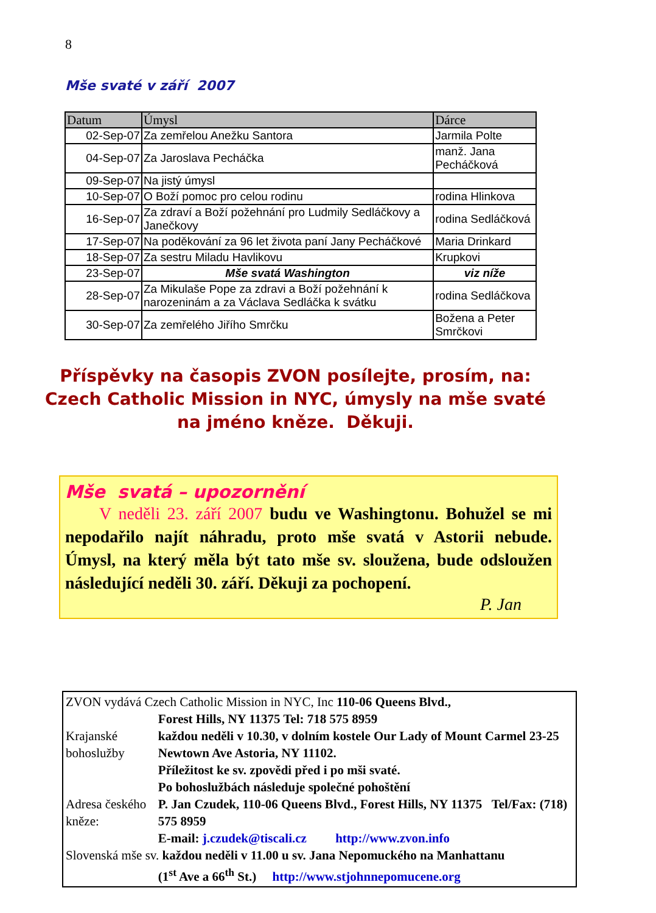8
Mše svaté v září 2007
| Datum | Úmysl | Dárce |
| --- | --- | --- |
| 02-Sep-07 | Za zemřelou Anežku Santora | Jarmila Polte |
| 04-Sep-07 | Za Jaroslava Pecháčka | manž. Jana Pecháčková |
| 09-Sep-07 | Na jistý úmysl | |
| 10-Sep-07 | O Boží pomoc pro celou rodinu | rodina Hlinkova |
| 16-Sep-07 | Za zdraví a Boží požehnání pro Ludmily Sedláčkovy a Janečkovy | rodina Sedláčková |
| 17-Sep-07 | Na poděkování za 96 let života paní Jany Pecháčkové | Maria Drinkard |
| 18-Sep-07 | Za sestru Miladu Havlikovu | Krupkovi |
| 23-Sep-07 | Mše svatá Washington | viz níže |
| 28-Sep-07 | Za Mikulaše Pope za zdravi a Boží požehnání k narozeninám a za Václava Sedláčka k svátku | rodina Sedláčkova |
| 30-Sep-07 | Za zemřelého Jiřího Smrčku | Božena a Peter Smrčkovi |
Příspěvky na časopis ZVON posílejte, prosím, na:
Czech Catholic Mission in NYC, úmysly na mše svaté
na jméno kněze. Děkuji.
Mše svatá – upozornění
V neděli 23. září 2007 budu ve Washingtonu. Bohužel se mi nepodařilo najít náhradu, proto mše svatá v Astorii nebude. Úmysl, na který měla být tato mše sv. sloužena, bude odsloužen následující neděli 30. září. Děkuji za pochopení.
P. Jan
| ZVON vydává Czech Catholic Mission in NYC, Inc 110-06 Queens Blvd., | |
| | Forest Hills, NY 11375 Tel: 718 575 8959 |
| Krajanské bohoslužby | každou neděli v 10.30, v dolním kostele Our Lady of Mount Carmel 23-25 Newtown Ave Astoria, NY 11102. Příležitost ke sv. zpovědi před i po mši svaté. Po bohoslužbách následuje společné pohoštění |
| Adresa českého kněze: | P. Jan Czudek, 110-06 Queens Blvd., Forest Hills, NY 11375 Tel/Fax: (718) 575 8959 E-mail: j.czudek@tiscali.cz http://www.zvon.info |
| Slovenská mše sv. každou neděli v 11.00 u sv. Jana Nepomuckého na Manhattanu | |
| | (1<sup>st</sup> Ave a 66<sup>th</sup> St.) http://www.stjohnnepomucene.org |